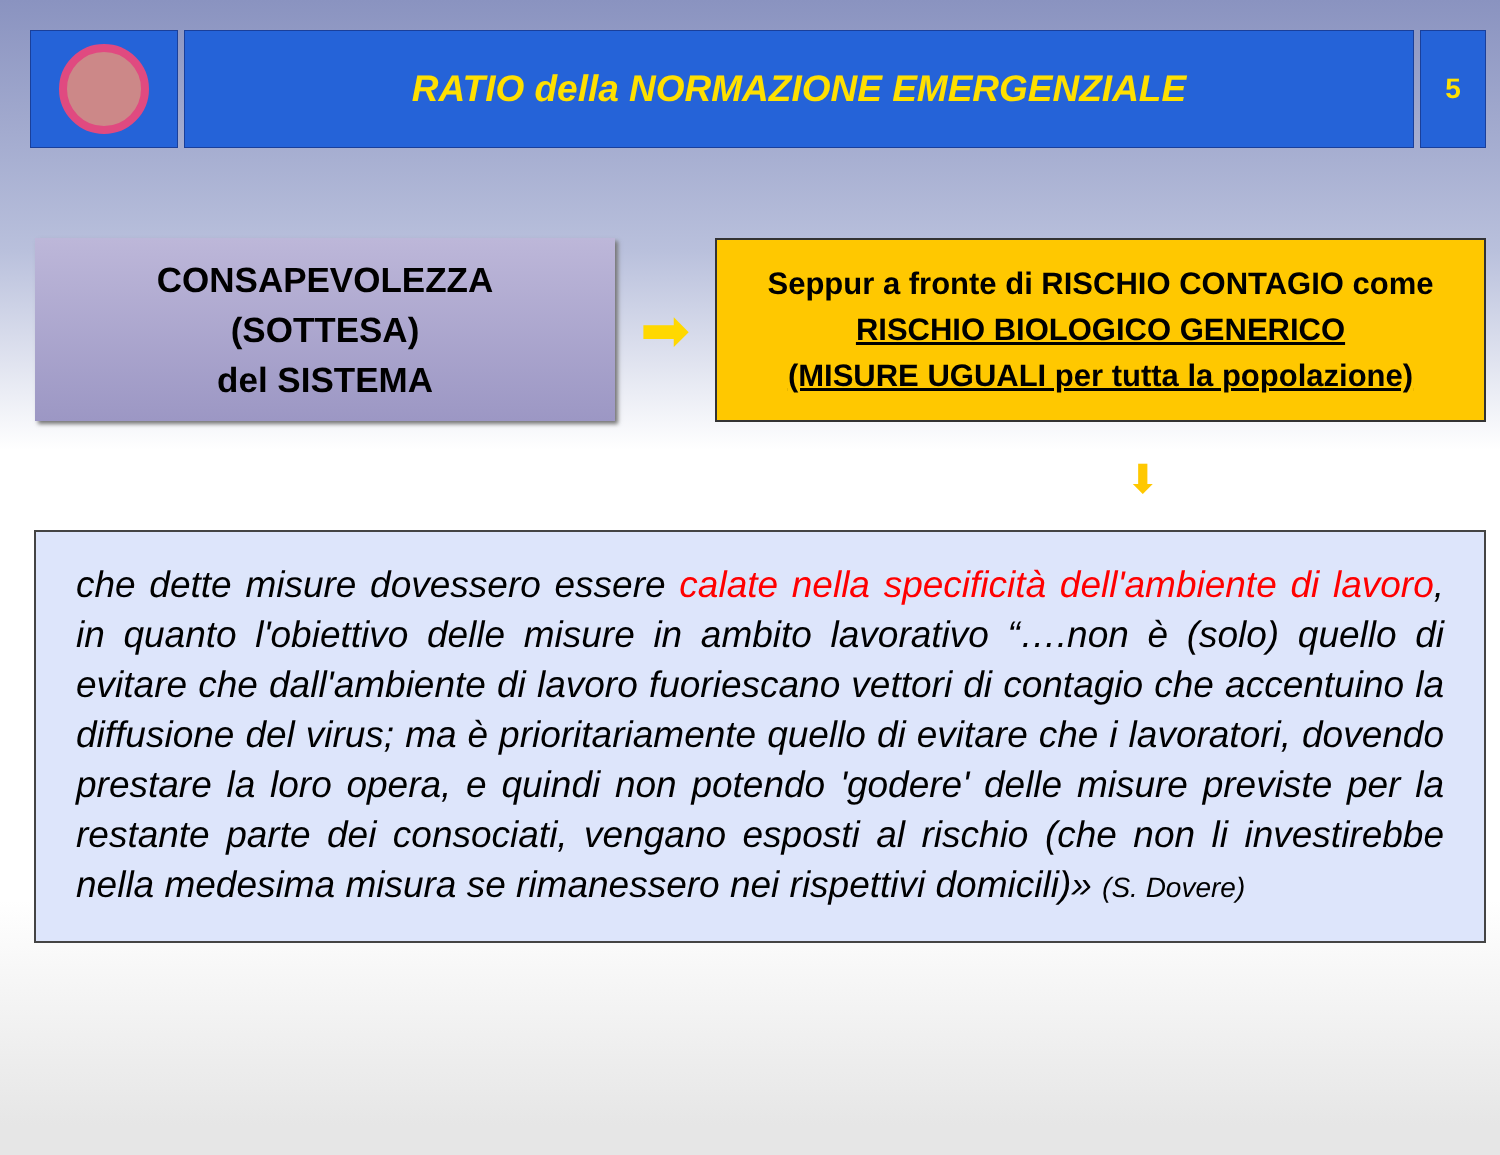RATIO della NORMAZIONE EMERGENZIALE
5
CONSAPEVOLEZZA
(SOTTESA)
del SISTEMA
➡
Seppur a fronte di RISCHIO CONTAGIO come
RISCHIO BIOLOGICO GENERICO
(MISURE UGUALI per tutta la popolazione)
⬇
che dette misure dovessero essere calate nella specificità dell'ambiente di lavoro, in quanto l'obiettivo delle misure in ambito lavorativo “….non è (solo) quello di evitare che dall'ambiente di lavoro fuoriescano vettori di contagio che accentuino la diffusione del virus; ma è prioritariamente quello di evitare che i lavoratori, dovendo prestare la loro opera, e quindi non potendo 'godere' delle misure previste per la restante parte dei consociati, vengano esposti al rischio (che non li investirebbe nella medesima misura se rimanessero nei rispettivi domicili)» (S. Dovere)